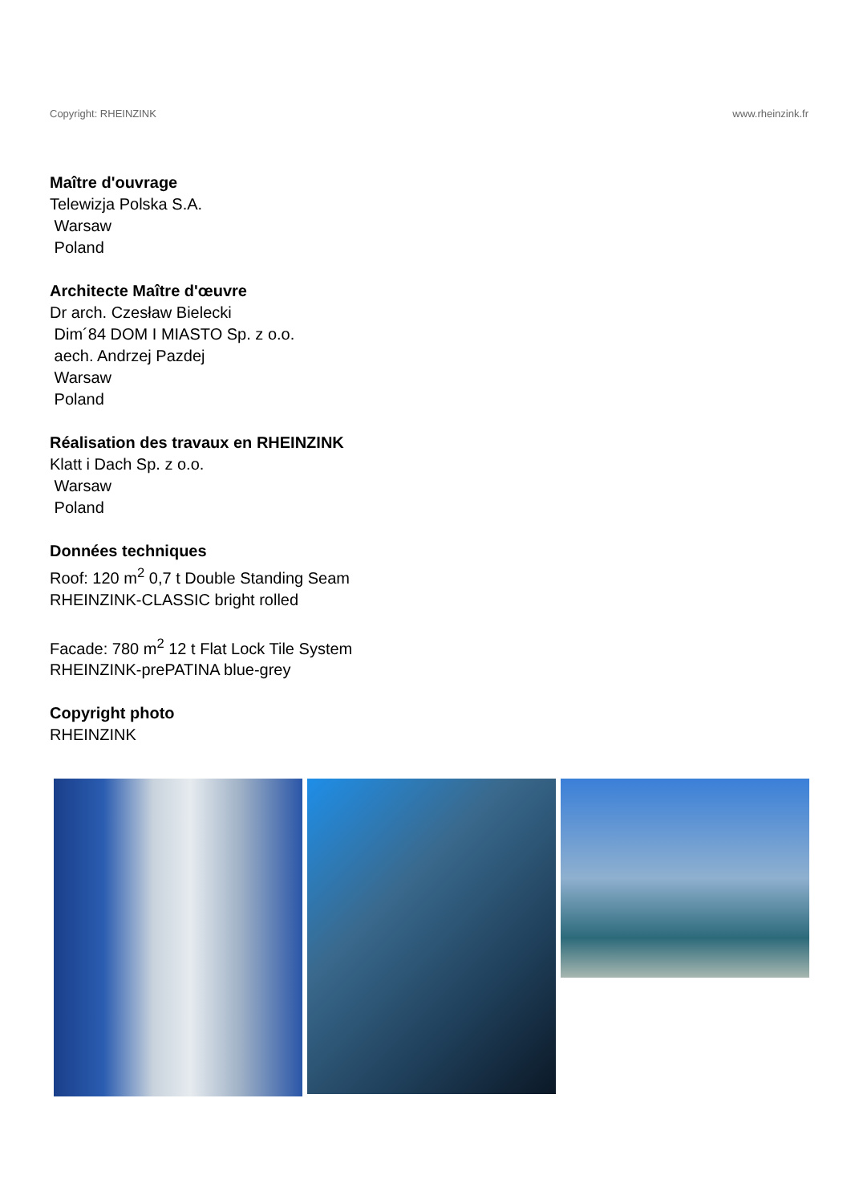Copyright: RHEINZINK www.rheinzink.fr
Maître d'ouvrage
Telewizja Polska S.A.
Warsaw
Poland
Architecte Maître d'œuvre
Dr arch. Czesław Bielecki
Dim´84 DOM I MIASTO Sp. z o.o.
aech. Andrzej Pazdej
Warsaw
Poland
Réalisation des travaux en RHEINZINK
Klatt i Dach Sp. z o.o.
Warsaw
Poland
Données techniques
Roof: 120 m<sup>2</sup> 0,7 t Double Standing Seam
RHEINZINK-CLASSIC bright rolled
Facade: 780 m<sup>2</sup> 12 t Flat Lock Tile System
RHEINZINK-prePATINA blue-grey
Copyright photo
RHEINZINK